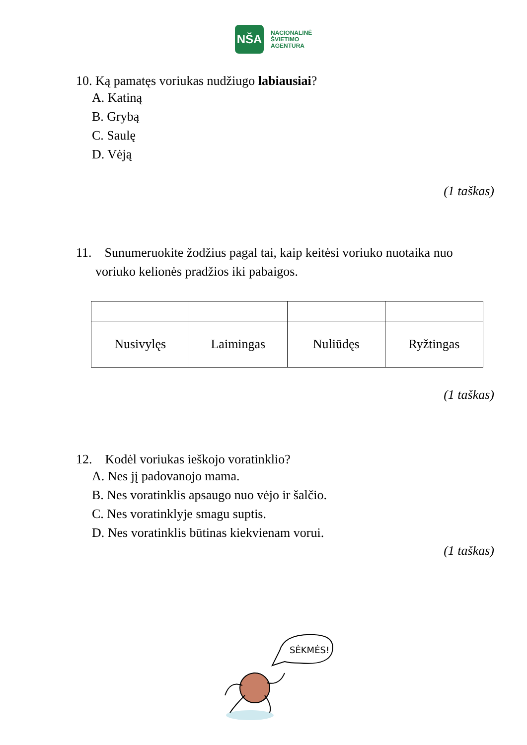NŠA
NACIONALINĖ
ŠVIETIMO
AGENTŪRA
10. Ką pamatęs voriukas nudžiugo labiausiai?
A. Katiną
B. Grybą
C. Saulę
D. Vėją
(1 taškas)
11. Sunumeruokite žodžius pagal tai, kaip keitėsi voriuko nuotaika nuo
voriuko kelionės pradžios iki pabaigos.
| Nusivylęs | Laimingas | Nuliūdęs | Ryžtingas |
(1 taškas)
12. Kodėl voriukas ieškojo voratinklio?
A. Nes jį padovanojo mama.
B. Nes voratinklis apsaugo nuo vėjo ir šalčio.
C. Nes voratinklyje smagu suptis.
D. Nes voratinklis būtinas kiekvienam vorui.
(1 taškas)
SĖKMĖS!